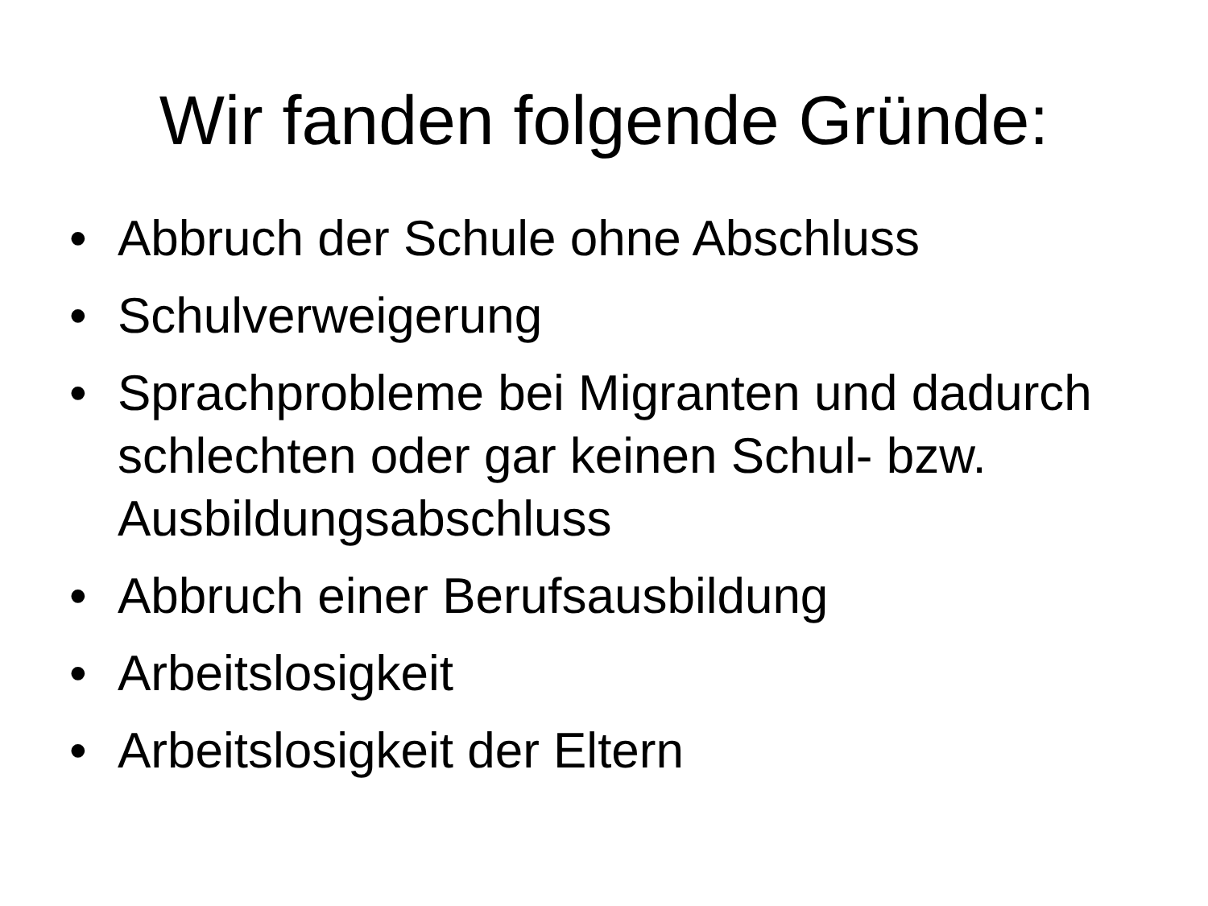Wir fanden folgende Gründe:
• Abbruch der Schule ohne Abschluss
• Schulverweigerung
• Sprachprobleme bei Migranten und dadurch schlechten oder gar keinen Schul- bzw. Ausbildungsabschluss
• Abbruch einer Berufsausbildung
• Arbeitslosigkeit
• Arbeitslosigkeit der Eltern